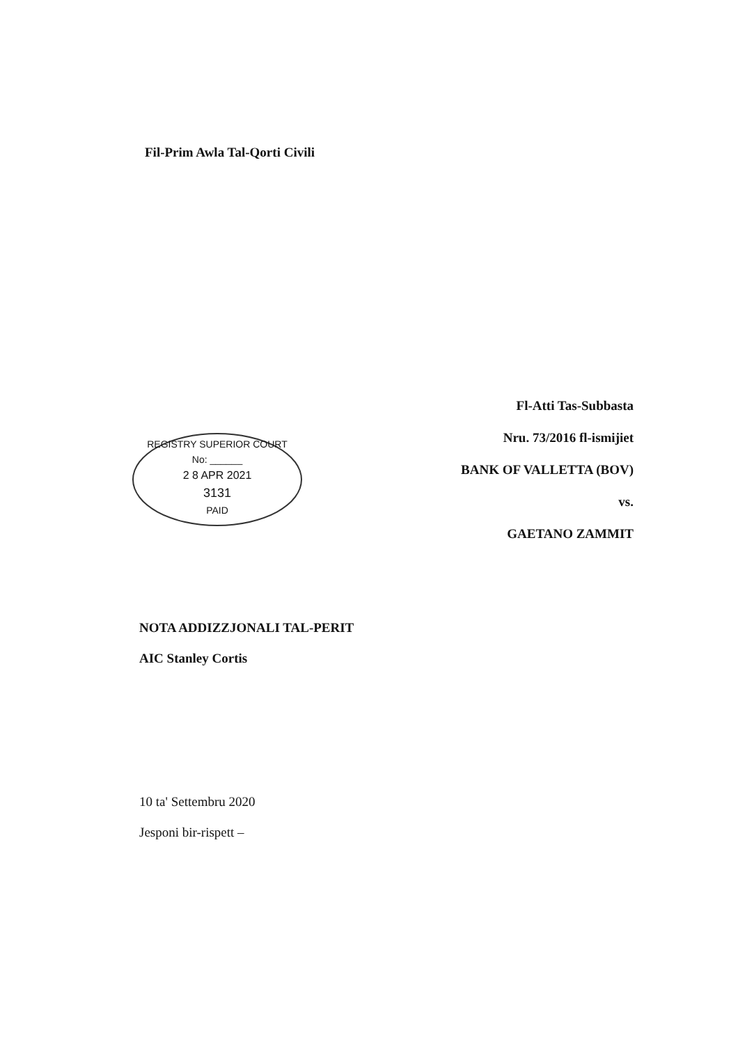Fil-Prim Awla Tal-Qorti Civili
Fl-Atti Tas-Subbasta
Nru. 73/2016 fl-ismijiet
BANK OF VALLETTA (BOV)
vs.
GAETANO ZAMMIT
REGISTRY SUPERIOR COURT
No: ______
2 8 APR 2021
3131
PAID
NOTA ADDIZZJONALI TAL-PERIT
AIC Stanley Cortis
10 ta' Settembru 2020
Jesponi bir-rispett –